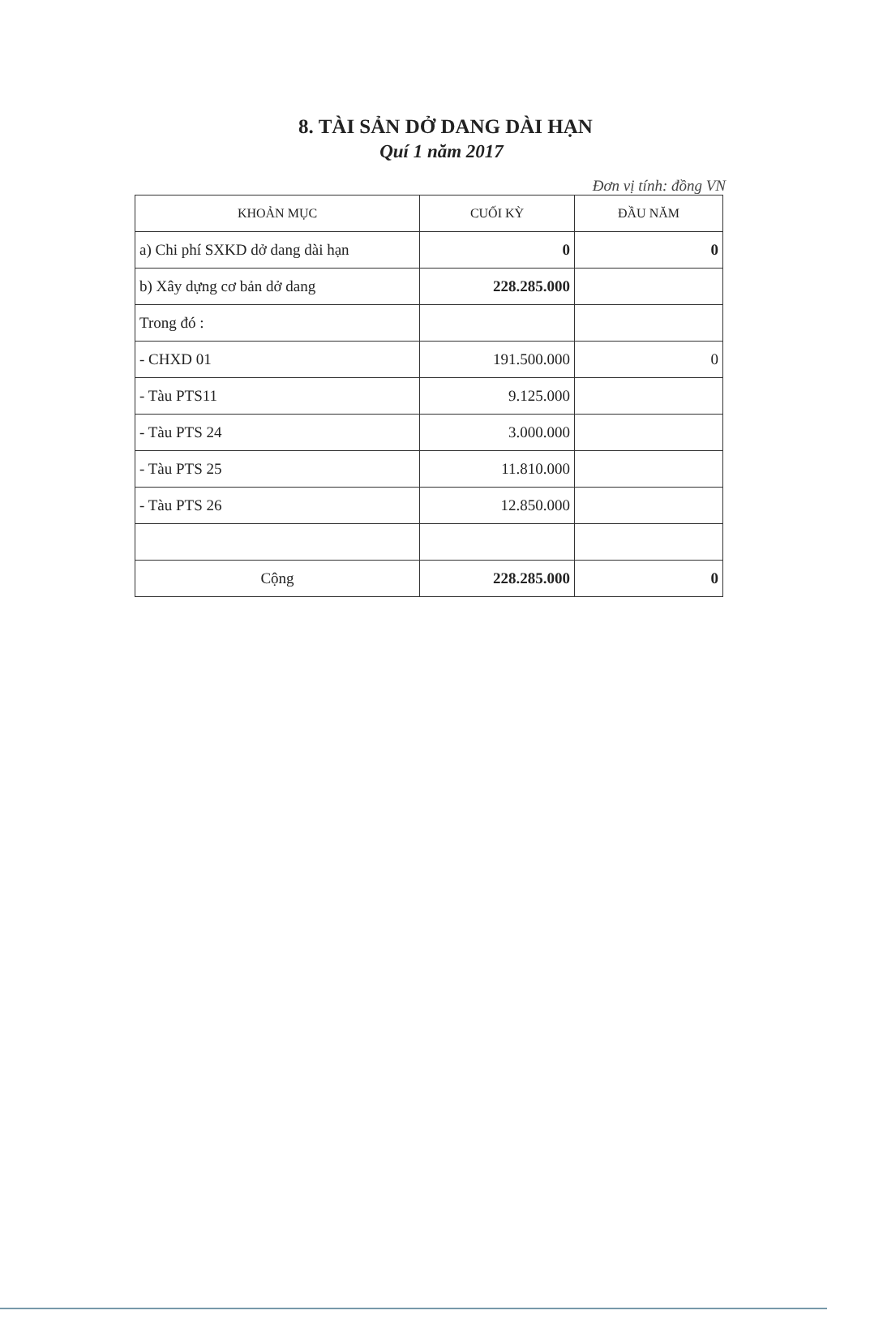8. TÀI SẢN DỞ DANG DÀI HẠN
Quí 1 năm 2017
Đơn vị tính: đồng VN
| KHOẢN MỤC | CUỐI KỲ | ĐẦU NĂM |
| --- | --- | --- |
| a) Chi phí SXKD dở dang dài hạn | 0 | 0 |
| b) Xây dựng cơ bản dở dang | 228.285.000 | |
| Trong đó : | | |
| - CHXD 01 | 191.500.000 | 0 |
| - Tàu PTS11 | 9.125.000 | |
| - Tàu PTS 24 | 3.000.000 | |
| - Tàu PTS 25 | 11.810.000 | |
| - Tàu PTS 26 | 12.850.000 | |
| Cộng | 228.285.000 | 0 |